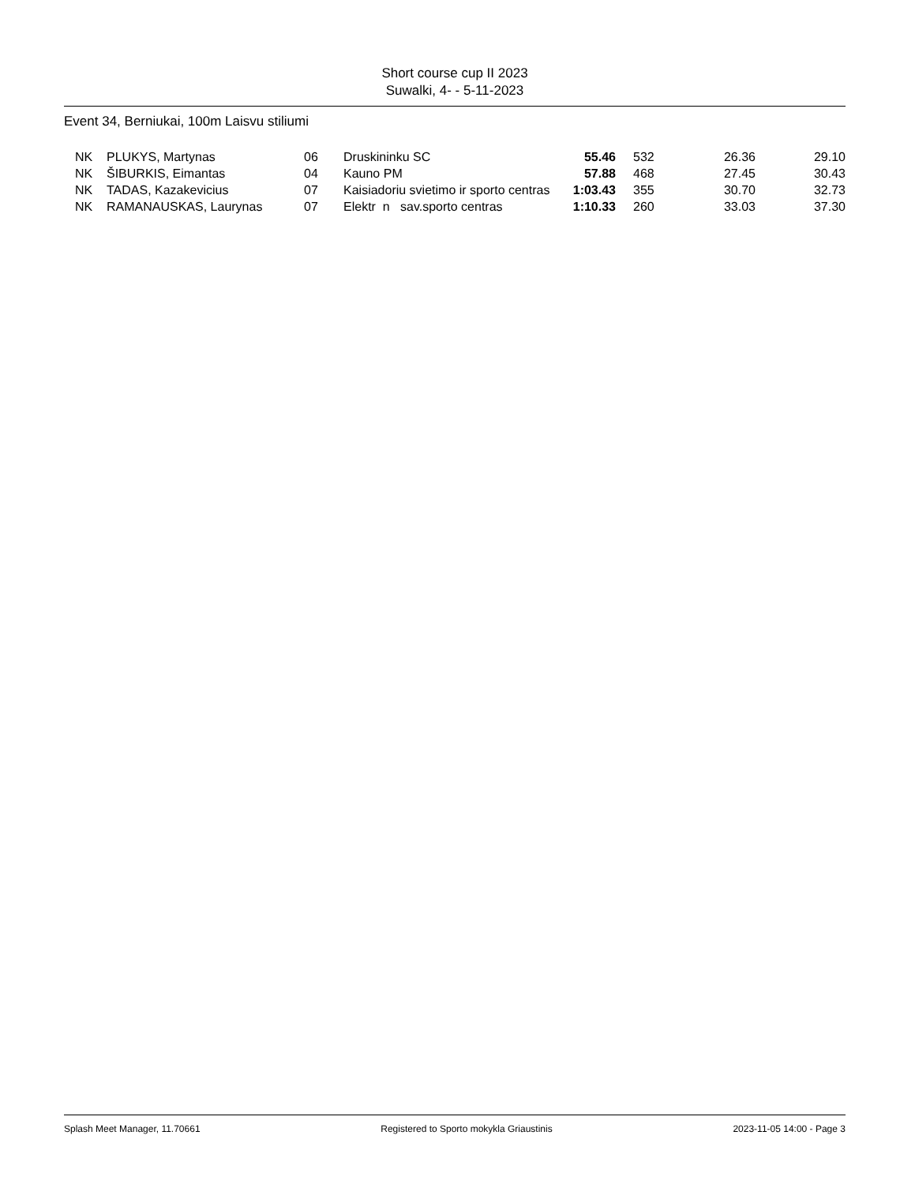Short course cup II 2023
Suwalki, 4- - 5-11-2023
Event 34, Berniukai, 100m Laisvu stiliumi
| | NK | PLUKYS, Martynas | 06 | Druskininku SC | 55.46 | | 532 | 26.36 | 29.10 |
| | NK | ŠIBURKIS, Eimantas | 04 | Kauno PM | 57.88 | | 468 | 27.45 | 30.43 |
| | NK | TADAS, Kazakevicius | 07 | Kaisiadoriu svietimo ir sporto centras | 1:03.43 | | 355 | 30.70 | 32.73 |
| | NK | RAMANAUSKAS, Laurynas | 07 | Elektr n sav.sporto centras | 1:10.33 | | 260 | 33.03 | 37.30 |
Splash Meet Manager, 11.70661 Registered to Sporto mokykla Griaustinis 2023-11-05 14:00 - Page 3